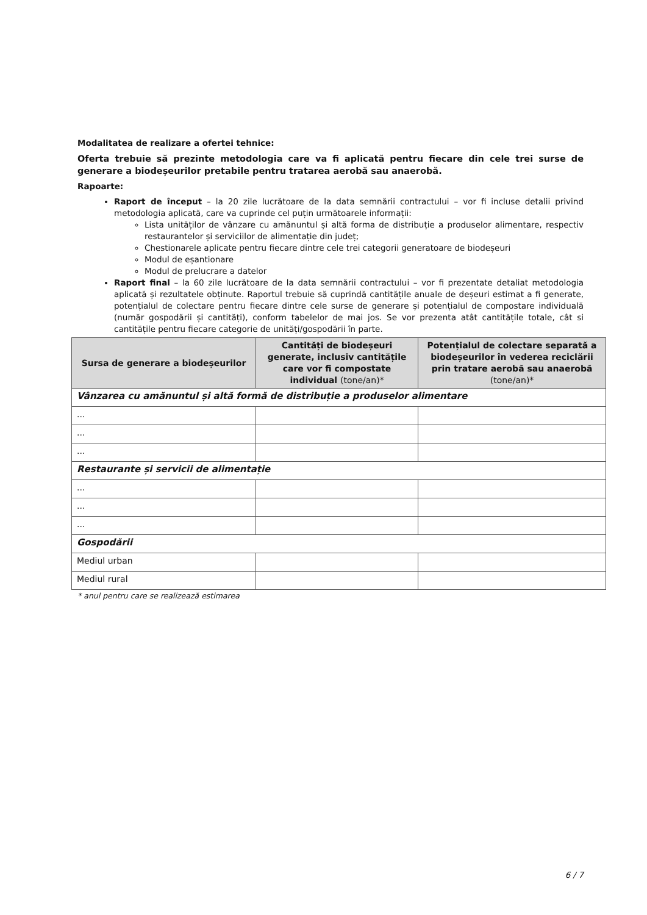Modalitatea de realizare a ofertei tehnice:
Oferta trebuie să prezinte metodologia care va fi aplicată pentru fiecare din cele trei surse de generare a biodeșeurilor pretabile pentru tratarea aerobă sau anaerobă.
Rapoarte:
Raport de început – la 20 zile lucrătoare de la data semnării contractului – vor fi incluse detalii privind metodologia aplicată, care va cuprinde cel puțin următoarele informații:
Lista unităților de vânzare cu amănuntul și altă forma de distribuție a produselor alimentare, respectiv restaurantelor și serviciilor de alimentație din județ;
Chestionarele aplicate pentru fiecare dintre cele trei categorii generatoare de biodeșeuri
Modul de eșantionare
Modul de prelucrare a datelor
Raport final – la 60 zile lucrătoare de la data semnării contractului – vor fi prezentate detaliat metodologia aplicată și rezultatele obținute. Raportul trebuie să cuprindă cantitățile anuale de deșeuri estimat a fi generate, potențialul de colectare pentru fiecare dintre cele surse de generare și potențialul de compostare individuală (număr gospodării și cantități), conform tabelelor de mai jos. Se vor prezenta atât cantitățile totale, cât si cantitățile pentru fiecare categorie de unități/gospodării în parte.
| Sursa de generare a biodeșeurilor | Cantități de biodeșeuri generate, inclusiv cantitățile care vor fi compostate individual (tone/an)* | Potențialul de colectare separată a biodeșeurilor în vederea reciclării prin tratare aerobă sau anaerobă (tone/an)* |
| --- | --- | --- |
| Vânzarea cu amănuntul și altă formă de distribuție a produselor alimentare | | |
| ... | | |
| ... | | |
| ... | | |
| Restaurante și servicii de alimentație | | |
| ... | | |
| ... | | |
| ... | | |
| Gospodării | | |
| Mediul urban | | |
| Mediul rural | | |
* anul pentru care se realizează estimarea
6 / 7